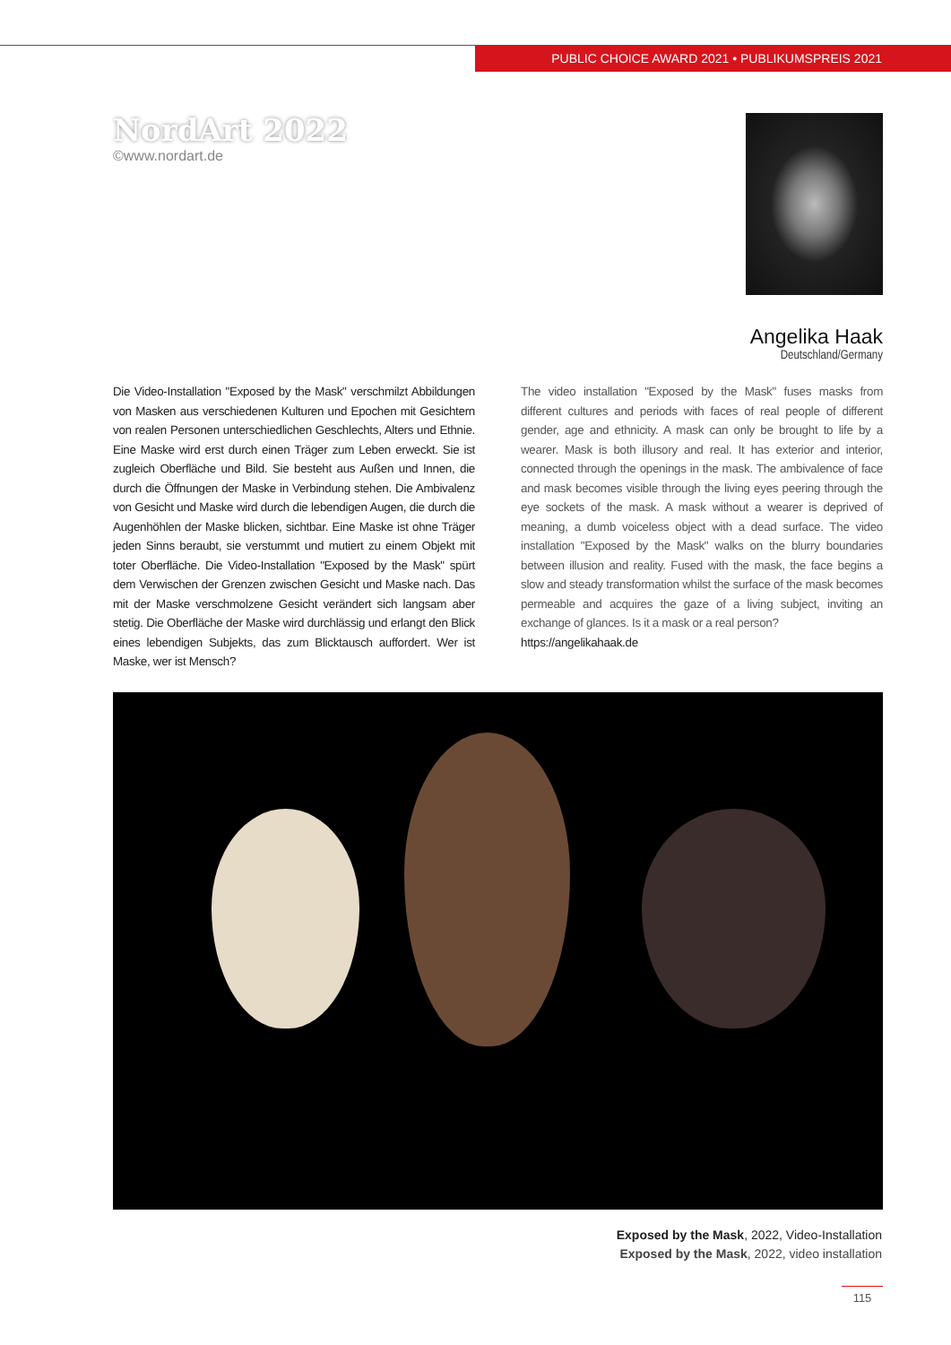PUBLIC CHOICE AWARD 2021 • PUBLIKUMSPREIS 2021
NordArt 2022
©www.nordart.de
Angelika Haak
Deutschland/Germany
Die Video-Installation "Exposed by the Mask" verschmilzt Abbildungen von Masken aus verschiedenen Kulturen und Epochen mit Gesichtern von realen Personen unterschiedlichen Geschlechts, Alters und Ethnie. Eine Maske wird erst durch einen Träger zum Leben erweckt. Sie ist zugleich Oberfläche und Bild. Sie besteht aus Außen und Innen, die durch die Öffnungen der Maske in Verbindung stehen. Die Ambivalenz von Gesicht und Maske wird durch die lebendigen Augen, die durch die Augenhöhlen der Maske blicken, sichtbar. Eine Maske ist ohne Träger jeden Sinns beraubt, sie verstummt und mutiert zu einem Objekt mit toter Oberfläche. Die Video-Installation "Exposed by the Mask" spürt dem Verwischen der Grenzen zwischen Gesicht und Maske nach. Das mit der Maske verschmolzene Gesicht verändert sich langsam aber stetig. Die Oberfläche der Maske wird durchlässig und erlangt den Blick eines lebendigen Subjekts, das zum Blicktausch auffordert. Wer ist Maske, wer ist Mensch?
The video installation "Exposed by the Mask" fuses masks from different cultures and periods with faces of real people of different gender, age and ethnicity. A mask can only be brought to life by a wearer. Mask is both illusory and real. It has exterior and interior, connected through the openings in the mask. The ambivalence of face and mask becomes visible through the living eyes peering through the eye sockets of the mask. A mask without a wearer is deprived of meaning, a dumb voiceless object with a dead surface. The video installation "Exposed by the Mask" walks on the blurry boundaries between illusion and reality. Fused with the mask, the face begins a slow and steady transformation whilst the surface of the mask becomes permeable and acquires the gaze of a living subject, inviting an exchange of glances. Is it a mask or a real person?
https://angelikahaak.de
Exposed by the Mask, 2022, Video-Installation
Exposed by the Mask, 2022, video installation
115